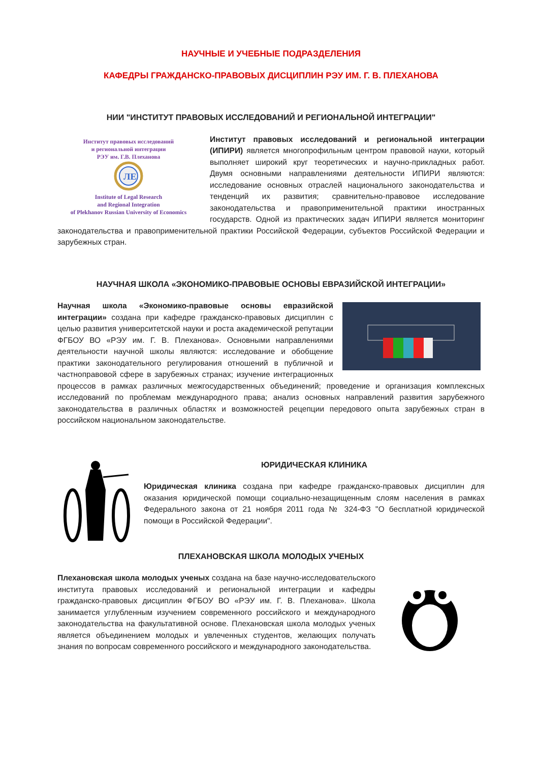НАУЧНЫЕ И УЧЕБНЫЕ ПОДРАЗДЕЛЕНИЯ
КАФЕДРЫ ГРАЖДАНСКО-ПРАВОВЫХ ДИСЦИПЛИН РЭУ ИМ. Г. В. ПЛЕХАНОВА
НИИ "ИНСТИТУТ ПРАВОВЫХ ИССЛЕДОВАНИЙ И РЕГИОНАЛЬНОЙ ИНТЕГРАЦИИ"
Институт правовых исследований
и региональной интеграции
РЭУ им. Г.В. Плеханова
ЛЕ
Institute of Legal Research
and Regional Integration
of Plekhanov Russian University of Economics
Институт правовых исследований и региональной интеграции (ИПИРИ) является многопрофильным центром правовой науки, который выполняет широкий круг теоретических и научно-прикладных работ. Двумя основными направлениями деятельности ИПИРИ являются: исследование основных отраслей национального законодательства и тенденций их развития; сравнительно-правовое исследование законодательства и правоприменительной практики иностранных государств. Одной из практических задач ИПИРИ является мониторинг законодательства и правоприменительной практики Российской Федерации, субъектов Российской Федерации и зарубежных стран.
НАУЧНАЯ ШКОЛА «ЭКОНОМИКО-ПРАВОВЫЕ ОСНОВЫ ЕВРАЗИЙСКОЙ ИНТЕГРАЦИИ»
Научная школа «Экономико-правовые основы евразийской интеграции» создана при кафедре гражданско-правовых дисциплин с целью развития университетской науки и роста академической репутации ФГБОУ ВО «РЭУ им. Г. В. Плеханова». Основными направлениями деятельности научной школы являются: исследование и обобщение практики законодательного регулирования отношений в публичной и частноправовой сфере в зарубежных странах; изучение интеграционных процессов в рамках различных межгосударственных объединений; проведение и организация комплексных исследований по проблемам международного права; анализ основных направлений развития зарубежного законодательства в различных областях и возможностей рецепции передового опыта зарубежных стран в российском национальном законодательстве.
ЮРИДИЧЕСКАЯ КЛИНИКА
Юридическая клиника создана при кафедре гражданско-правовых дисциплин для оказания юридической помощи социально-незащищенным слоям населения в рамках Федерального закона от 21 ноября 2011 года № 324-ФЗ "О бесплатной юридической помощи в Российской Федерации".
ПЛЕХАНОВСКАЯ ШКОЛА МОЛОДЫХ УЧЕНЫХ
Плехановская школа молодых ученых создана на базе научно-исследовательского института правовых исследований и региональной интеграции и кафедры гражданско-правовых дисциплин ФГБОУ ВО «РЭУ им. Г. В. Плеханова». Школа занимается углубленным изучением современного российского и международного законодательства на факультативной основе. Плехановская школа молодых ученых является объединением молодых и увлеченных студентов, желающих получать знания по вопросам современного российского и международного законодательства.